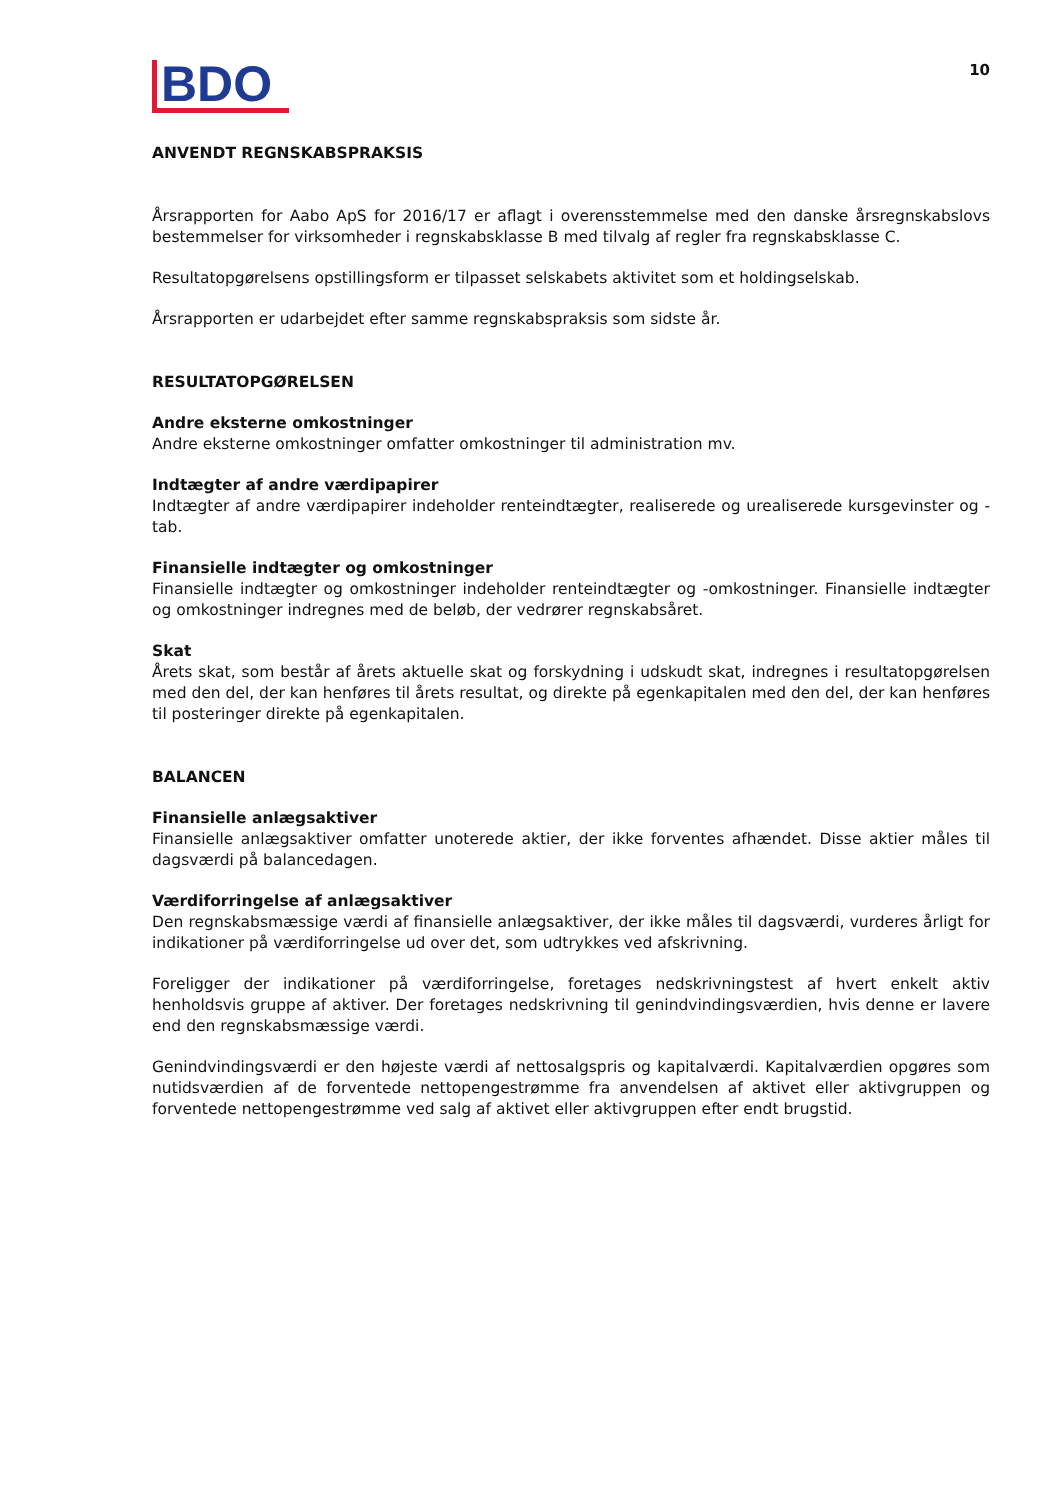BDO
10
ANVENDT REGNSKABSPRAKSIS
Årsrapporten for Aabo ApS for 2016/17 er aflagt i overensstemmelse med den danske årsregnskabslovs bestemmelser for virksomheder i regnskabsklasse B med tilvalg af regler fra regnskabsklasse C.
Resultatopgørelsens opstillingsform er tilpasset selskabets aktivitet som et holdingselskab.
Årsrapporten er udarbejdet efter samme regnskabspraksis som sidste år.
RESULTATOPGØRELSEN
Andre eksterne omkostninger
Andre eksterne omkostninger omfatter omkostninger til administration mv.
Indtægter af andre værdipapirer
Indtægter af andre værdipapirer indeholder renteindtægter, realiserede og urealiserede kursgevinster og -tab.
Finansielle indtægter og omkostninger
Finansielle indtægter og omkostninger indeholder renteindtægter og -omkostninger. Finansielle indtægter og omkostninger indregnes med de beløb, der vedrører regnskabsåret.
Skat
Årets skat, som består af årets aktuelle skat og forskydning i udskudt skat, indregnes i resultatop­gørelsen med den del, der kan henføres til årets resultat, og direkte på egenkapitalen med den del, der kan henføres til posteringer direkte på egenkapitalen.
BALANCEN
Finansielle anlægsaktiver
Finansielle anlægsaktiver omfatter unoterede aktier, der ikke forventes afhændet. Disse aktier måles til dagsværdi på balancedagen.
Værdiforringelse af anlægsaktiver
Den regnskabsmæssige værdi af finansielle anlægsaktiver, der ikke måles til dagsværdi, vurderes årligt for indikationer på værdiforringelse ud over det, som udtrykkes ved afskrivning.
Foreligger der indikationer på værdiforringelse, foretages nedskrivningstest af hvert enkelt aktiv henholdsvis gruppe af aktiver. Der foretages nedskrivning til genindvindingsværdien, hvis denne er lavere end den regnskabsmæssige værdi.
Genindvindingsværdi er den højeste værdi af nettosalgspris og kapitalværdi. Kapitalværdien opgøres som nutidsværdien af de forventede nettopengestrømme fra anvendelsen af aktivet eller aktivgruppen og forventede nettopengestrømme ved salg af aktivet eller aktivgruppen efter endt brugstid.